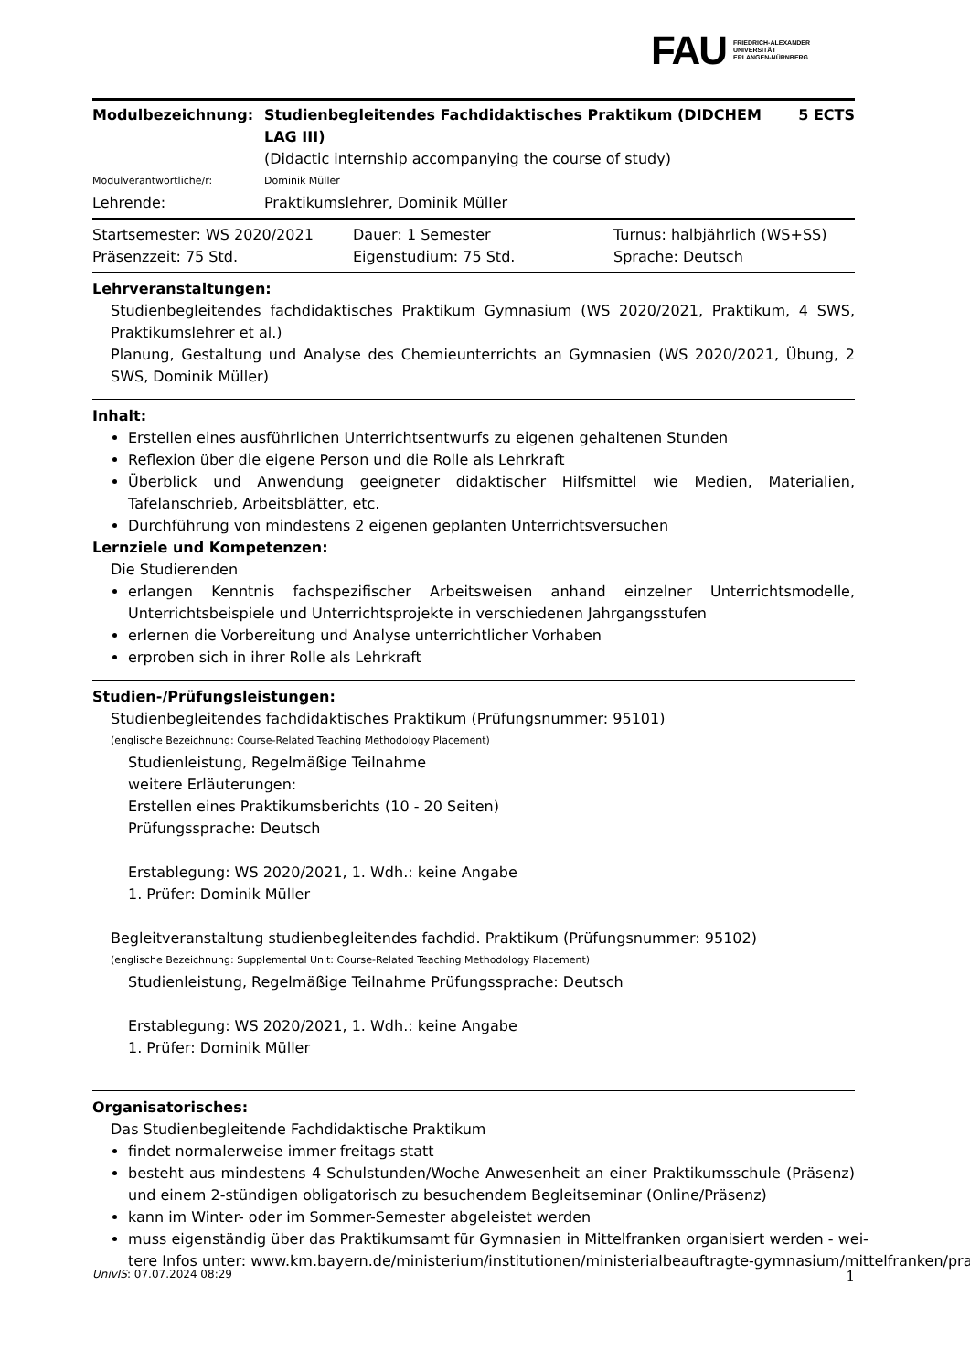FAU FRIEDRICH-ALEXANDER
UNIVERSITÄT
ERLANGEN-NÜRNBERG
Modulbezeichnung: Studienbegleitendes Fachdidaktisches Praktikum (DIDCHEM LAG III)
5 ECTS
(Didactic internship accompanying the course of study)
Modulverantwortliche/r: Dominik Müller
Lehrende: Praktikumslehrer, Dominik Müller
Startsemester: WS 2020/2021
Dauer: 1 Semester
Turnus: halbjährlich (WS+SS)
Präsenzzeit: 75 Std.
Eigenstudium: 75 Std.
Sprache: Deutsch
Lehrveranstaltungen:
Studienbegleitendes fachdidaktisches Praktikum Gymnasium (WS 2020/2021, Praktikum, 4 SWS, Praktikumslehrer et al.)
Planung, Gestaltung und Analyse des Chemieunterrichts an Gymnasien (WS 2020/2021, Übung, 2 SWS, Dominik Müller)
Inhalt:
Erstellen eines ausführlichen Unterrichtsentwurfs zu eigenen gehaltenen Stunden
Reflexion über die eigene Person und die Rolle als Lehrkraft
Überblick und Anwendung geeigneter didaktischer Hilfsmittel wie Medien, Materialien, Tafelanschrieb, Arbeitsblätter, etc.
Durchführung von mindestens 2 eigenen geplanten Unterrichtsversuchen
Lernziele und Kompetenzen:
Die Studierenden
erlangen Kenntnis fachspezifischer Arbeitsweisen anhand einzelner Unterrichtsmodelle, Unterrichtsbeispiele und Unterrichtsprojekte in verschiedenen Jahrgangsstufen
erlernen die Vorbereitung und Analyse unterrichtlicher Vorhaben
erproben sich in ihrer Rolle als Lehrkraft
Studien-/Prüfungsleistungen:
Studienbegleitendes fachdidaktisches Praktikum (Prüfungsnummer: 95101)
(englische Bezeichnung: Course-Related Teaching Methodology Placement)
Studienleistung, Regelmäßige Teilnahme
weitere Erläuterungen:
Erstellen eines Praktikumsberichts (10 - 20 Seiten)
Prüfungssprache: Deutsch
Erstablegung: WS 2020/2021, 1. Wdh.: keine Angabe
1. Prüfer: Dominik Müller
Begleitveranstaltung studienbegleitendes fachdid. Praktikum (Prüfungsnummer: 95102)
(englische Bezeichnung: Supplemental Unit: Course-Related Teaching Methodology Placement)
Studienleistung, Regelmäßige Teilnahme Prüfungssprache: Deutsch
Erstablegung: WS 2020/2021, 1. Wdh.: keine Angabe
1. Prüfer: Dominik Müller
Organisatorisches:
Das Studienbegleitende Fachdidaktische Praktikum
findet normalerweise immer freitags statt
besteht aus mindestens 4 Schulstunden/Woche Anwesenheit an einer Praktikumsschule (Präsenz) und einem 2-stündigen obligatorisch zu besuchendem Begleitseminar (Online/Präsenz)
kann im Winter- oder im Sommer-Semester abgeleistet werden
muss eigenständig über das Praktikumsamt für Gymnasien in Mittelfranken organisiert werden - wei-
tere Infos unter: www.km.bayern.de/ministerium/institutionen/ministerialbeauftragte-gymnasium/mittelfranken/pra
UnivIS: 07.07.2024 08:29 1